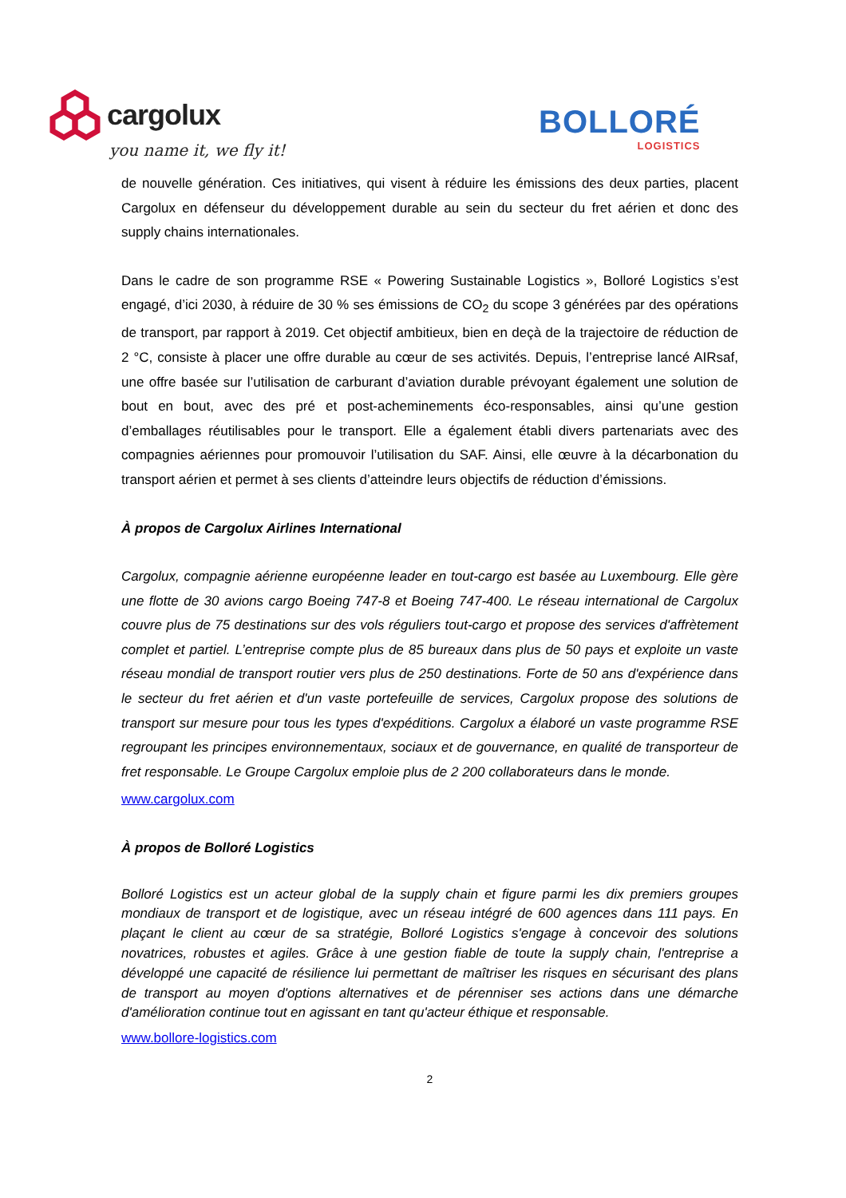cargolux
you name it, we fly it!
BOLLORÉ
LOGISTICS
de nouvelle génération. Ces initiatives, qui visent à réduire les émissions des deux parties, placent Cargolux en défenseur du développement durable au sein du secteur du fret aérien et donc des supply chains internationales.
Dans le cadre de son programme RSE « Powering Sustainable Logistics », Bolloré Logistics s’est engagé, d’ici 2030, à réduire de 30 % ses émissions de CO<sub>2</sub> du scope 3 générées par des opérations de transport, par rapport à 2019. Cet objectif ambitieux, bien en deçà de la trajectoire de réduction de 2 °C, consiste à placer une offre durable au cœur de ses activités. Depuis, l’entreprise lancé AIRsaf, une offre basée sur l’utilisation de carburant d’aviation durable prévoyant également une solution de bout en bout, avec des pré et post-acheminements éco-responsables, ainsi qu’une gestion d’emballages réutilisables pour le transport. Elle a également établi divers partenariats avec des compagnies aériennes pour promouvoir l’utilisation du SAF. Ainsi, elle œuvre à la décarbonation du transport aérien et permet à ses clients d’atteindre leurs objectifs de réduction d’émissions.
À propos de Cargolux Airlines International
Cargolux, compagnie aérienne européenne leader en tout-cargo est basée au Luxembourg. Elle gère une flotte de 30 avions cargo Boeing 747-8 et Boeing 747-400. Le réseau international de Cargolux couvre plus de 75 destinations sur des vols réguliers tout-cargo et propose des services d'affrètement complet et partiel. L’entreprise compte plus de 85 bureaux dans plus de 50 pays et exploite un vaste réseau mondial de transport routier vers plus de 250 destinations. Forte de 50 ans d'expérience dans le secteur du fret aérien et d'un vaste portefeuille de services, Cargolux propose des solutions de transport sur mesure pour tous les types d'expéditions. Cargolux a élaboré un vaste programme RSE regroupant les principes environnementaux, sociaux et de gouvernance, en qualité de transporteur de fret responsable. Le Groupe Cargolux emploie plus de 2 200 collaborateurs dans le monde.
www.cargolux.com
À propos de Bolloré Logistics
Bolloré Logistics est un acteur global de la supply chain et figure parmi les dix premiers groupes mondiaux de transport et de logistique, avec un réseau intégré de 600 agences dans 111 pays. En plaçant le client au cœur de sa stratégie, Bolloré Logistics s'engage à concevoir des solutions novatrices, robustes et agiles. Grâce à une gestion fiable de toute la supply chain, l'entreprise a développé une capacité de résilience lui permettant de maîtriser les risques en sécurisant des plans de transport au moyen d'options alternatives et de pérenniser ses actions dans une démarche d'amélioration continue tout en agissant en tant qu'acteur éthique et responsable.
www.bollore-logistics.com
2